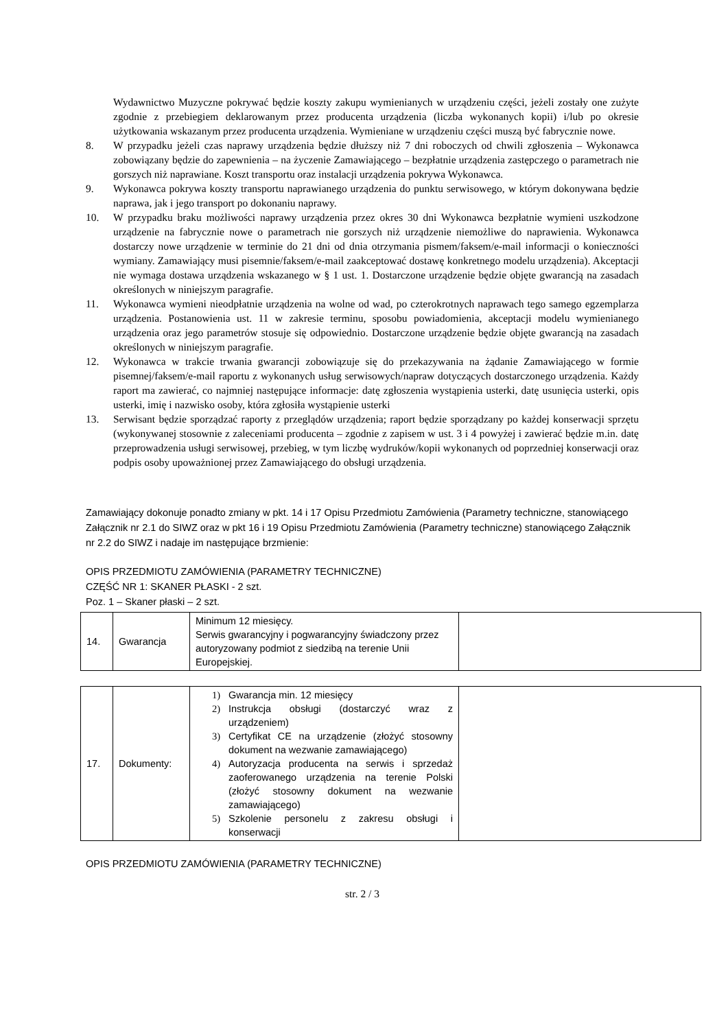Wydawnictwo Muzyczne pokrywać będzie koszty zakupu wymienianych w urządzeniu części, jeżeli zostały one zużyte zgodnie z przebiegiem deklarowanym przez producenta urządzenia (liczba wykonanych kopii) i/lub po okresie użytkowania wskazanym przez producenta urządzenia. Wymieniane w urządzeniu części muszą być fabrycznie nowe.
8. W przypadku jeżeli czas naprawy urządzenia będzie dłuższy niż 7 dni roboczych od chwili zgłoszenia – Wykonawca zobowiązany będzie do zapewnienia – na życzenie Zamawiającego – bezpłatnie urządzenia zastępczego o parametrach nie gorszych niż naprawiane. Koszt transportu oraz instalacji urządzenia pokrywa Wykonawca.
9. Wykonawca pokrywa koszty transportu naprawianego urządzenia do punktu serwisowego, w którym dokonywana będzie naprawa, jak i jego transport po dokonaniu naprawy.
10. W przypadku braku możliwości naprawy urządzenia przez okres 30 dni Wykonawca bezpłatnie wymieni uszkodzone urządzenie na fabrycznie nowe o parametrach nie gorszych niż urządzenie niemożliwe do naprawienia. Wykonawca dostarczy nowe urządzenie w terminie do 21 dni od dnia otrzymania pismem/faksem/e-mail informacji o konieczności wymiany. Zamawiający musi pisemnie/faksem/e-mail zaakceptować dostawę konkretnego modelu urządzenia). Akceptacji nie wymaga dostawa urządzenia wskazanego w § 1 ust. 1. Dostarczone urządzenie będzie objęte gwarancją na zasadach określonych w niniejszym paragrafie.
11. Wykonawca wymieni nieodpłatnie urządzenia na wolne od wad, po czterokrotnych naprawach tego samego egzemplarza urządzenia. Postanowienia ust. 11 w zakresie terminu, sposobu powiadomienia, akceptacji modelu wymienianego urządzenia oraz jego parametrów stosuje się odpowiednio. Dostarczone urządzenie będzie objęte gwarancją na zasadach określonych w niniejszym paragrafie.
12. Wykonawca w trakcie trwania gwarancji zobowiązuje się do przekazywania na żądanie Zamawiającego w formie pisemnej/faksem/e-mail raportu z wykonanych usług serwisowych/napraw dotyczących dostarczonego urządzenia. Każdy raport ma zawierać, co najmniej następujące informacje: datę zgłoszenia wystąpienia usterki, datę usunięcia usterki, opis usterki, imię i nazwisko osoby, która zgłosiła wystąpienie usterki
13. Serwisant będzie sporządzać raporty z przeglądów urządzenia; raport będzie sporządzany po każdej konserwacji sprzętu (wykonywanej stosownie z zaleceniami producenta – zgodnie z zapisem w ust. 3 i 4 powyżej i zawierać będzie m.in. datę przeprowadzenia usługi serwisowej, przebieg, w tym liczbę wydruków/kopii wykonanych od poprzedniej konserwacji oraz podpis osoby upoważnionej przez Zamawiającego do obsługi urządzenia.
Zamawiający dokonuje ponadto zmiany w pkt. 14 i 17 Opisu Przedmiotu Zamówienia (Parametry techniczne, stanowiącego Załącznik nr 2.1 do SIWZ oraz w pkt 16 i 19 Opisu Przedmiotu Zamówienia (Parametry techniczne) stanowiącego Załącznik nr 2.2 do SIWZ i nadaje im następujące brzmienie:
OPIS PRZEDMIOTU ZAMÓWIENIA (PARAMETRY TECHNICZNE)
CZĘŚĆ NR 1: SKANER PŁASKI - 2 szt.
Poz. 1 – Skaner płaski – 2 szt.
| 14. | Gwarancja | Minimum 12 miesięcy. Serwis gwarancyjny i pogwarancyjny świadczony przez autoryzowany podmiot z siedzibą na terenie Unii Europejskiej. | |
| 17. | Dokumenty: | 1) Gwarancja min. 12 miesięcy 2) Instrukcja obsługi (dostarczyć wraz z urządzeniem) 3) Certyfikat CE na urządzenie (złożyć stosowny dokument na wezwanie zamawiającego) 4) Autoryzacja producenta na serwis i sprzedaż zaoferowanego urządzenia na terenie Polski (złożyć stosowny dokument na wezwanie zamawiającego) 5) Szkolenie personelu z zakresu obsługi i konserwacji | |
OPIS PRZEDMIOTU ZAMÓWIENIA (PARAMETRY TECHNICZNE)
str. 2 / 3